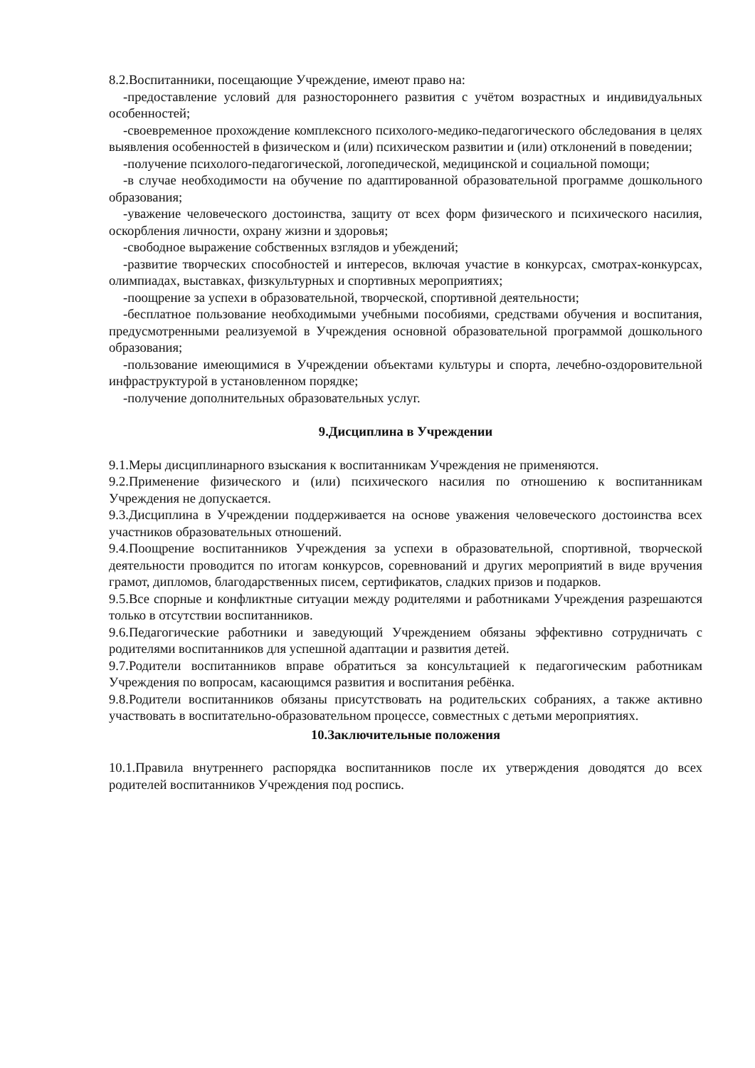8.2.Воспитанники, посещающие Учреждение, имеют право на:
-предоставление условий для разностороннего развития с учётом возрастных и индивидуальных особенностей;
-своевременное прохождение комплексного психолого-медико-педагогического обследования в целях выявления особенностей в физическом и (или) психическом развитии и (или) отклонений в поведении;
-получение психолого-педагогической, логопедической, медицинской и социальной помощи;
-в случае необходимости на обучение по адаптированной образовательной программе дошкольного образования;
-уважение человеческого достоинства, защиту от всех форм физического и психического насилия, оскорбления личности, охрану жизни и здоровья;
-свободное выражение собственных взглядов и убеждений;
-развитие творческих способностей и интересов, включая участие в конкурсах, смотрах-конкурсах, олимпиадах, выставках, физкультурных и спортивных мероприятиях;
-поощрение за успехи в образовательной, творческой, спортивной деятельности;
-бесплатное пользование необходимыми учебными пособиями, средствами обучения и воспитания, предусмотренными реализуемой в Учреждения основной образовательной программой дошкольного образования;
-пользование имеющимися в Учреждении объектами культуры и спорта, лечебно-оздоровительной инфраструктурой в установленном порядке;
-получение дополнительных образовательных услуг.
9.Дисциплина в Учреждении
9.1.Меры дисциплинарного взыскания к воспитанникам Учреждения не применяются.
9.2.Применение физического и (или) психического насилия по отношению к воспитанникам Учреждения не допускается.
9.3.Дисциплина в Учреждении поддерживается на основе уважения человеческого достоинства всех участников образовательных отношений.
9.4.Поощрение воспитанников Учреждения за успехи в образовательной, спортивной, творческой деятельности проводится по итогам конкурсов, соревнований и других мероприятий в виде вручения грамот, дипломов, благодарственных писем, сертификатов, сладких призов и подарков.
9.5.Все спорные и конфликтные ситуации между родителями и работниками Учреждения разрешаются только в отсутствии воспитанников.
9.6.Педагогические работники и заведующий Учреждением обязаны эффективно сотрудничать с родителями воспитанников для успешной адаптации и развития детей.
9.7.Родители воспитанников вправе обратиться за консультацией к педагогическим работникам Учреждения по вопросам, касающимся развития и воспитания ребёнка.
9.8.Родители воспитанников обязаны присутствовать на родительских собраниях, а также активно участвовать в воспитательно-образовательном процессе, совместных с детьми мероприятиях.
10.Заключительные положения
10.1.Правила внутреннего распорядка воспитанников после их утверждения доводятся до всех родителей воспитанников Учреждения под роспись.